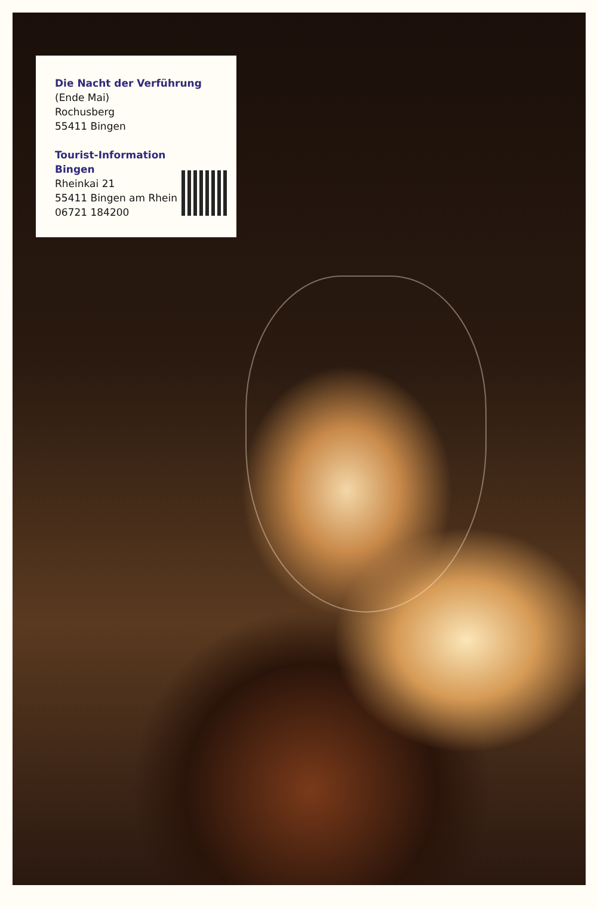Die Nacht der Verführung
(Ende Mai)
Rochusberg
55411 Bingen
Tourist-Information
Bingen
Rheinkai 21
55411 Bingen am Rhein
06721 184200